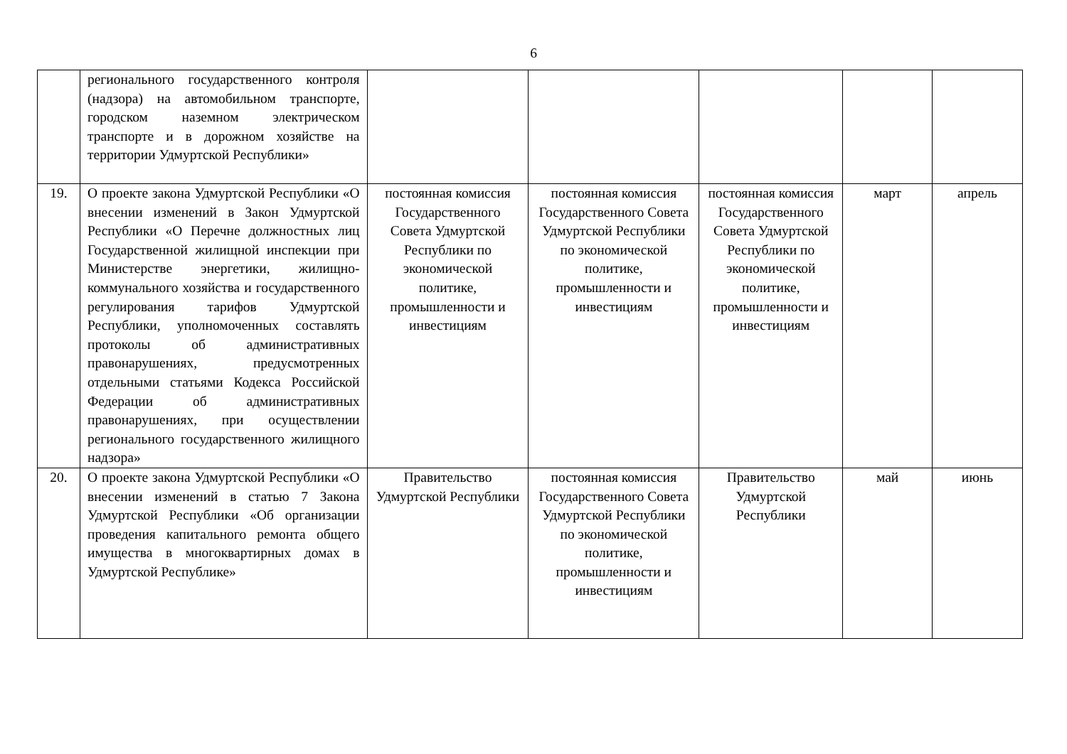6
| | регионального государственного контроля (надзора) на автомобильном транспорте, городском наземном электрическом транспорте и в дорожном хозяйстве на территории Удмуртской Республики» | | | | | |
| 19. | О проекте закона Удмуртской Республики «О внесении изменений в Закон Удмуртской Республики «О Перечне должностных лиц Государственной жилищной инспекции при Министерстве энергетики, жилищно-коммунального хозяйства и государственного регулирования тарифов Удмуртской Республики, уполномоченных составлять протоколы об административных правонарушениях, предусмотренных отдельными статьями Кодекса Российской Федерации об административных правонарушениях, при осуществлении регионального государственного жилищного надзора» | постоянная комиссия Государственного Совета Удмуртской Республики по экономической политике, промышленности и инвестициям | постоянная комиссия Государственного Совета Удмуртской Республики по экономической политике, промышленности и инвестициям | постоянная комиссия Государственного Совета Удмуртской Республики по экономической политике, промышленности и инвестициям | март | апрель |
| 20. | О проекте закона Удмуртской Республики «О внесении изменений в статью 7 Закона Удмуртской Республики «Об организации проведения капитального ремонта общего имущества в многоквартирных домах в Удмуртской Республике» | Правительство Удмуртской Республики | постоянная комиссия Государственного Совета Удмуртской Республики по экономической политике, промышленности и инвестициям | Правительство Удмуртской Республики | май | июнь |